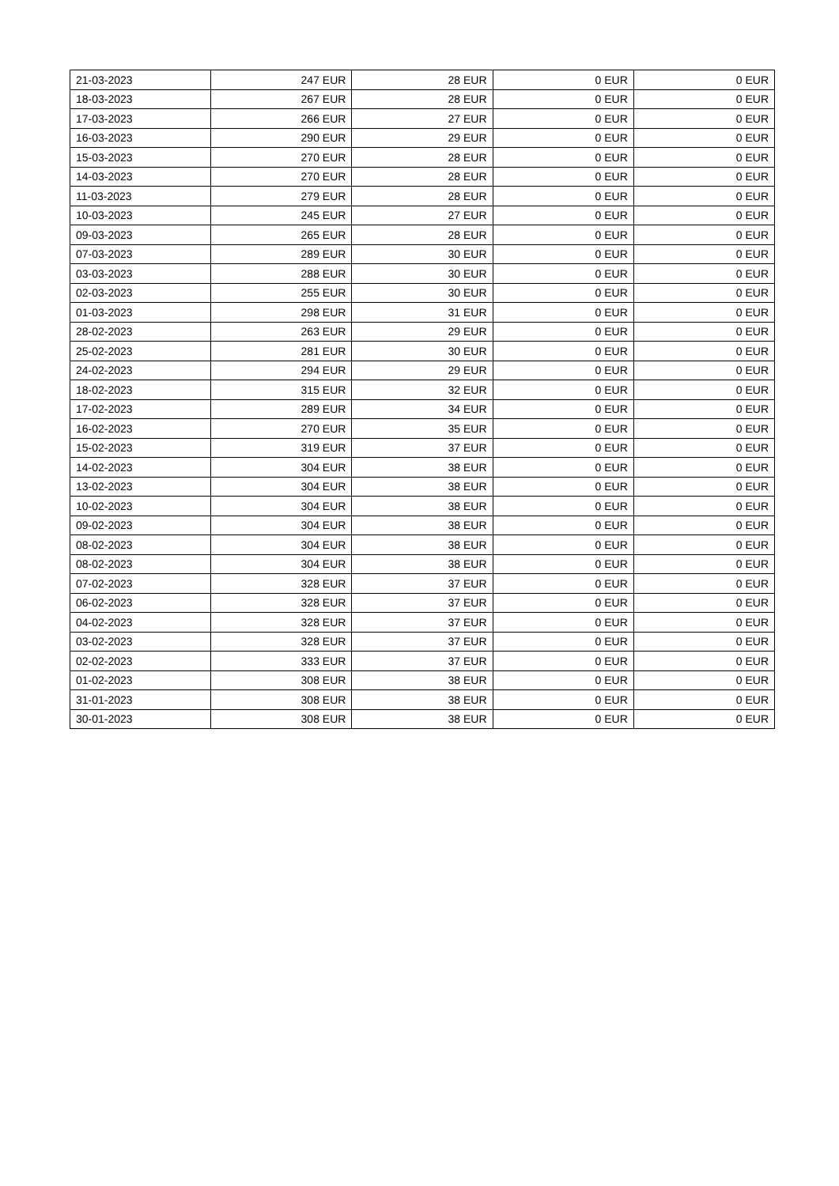| 21-03-2023 | 247 EUR | 28 EUR | 0 EUR | 0 EUR |
| 18-03-2023 | 267 EUR | 28 EUR | 0 EUR | 0 EUR |
| 17-03-2023 | 266 EUR | 27 EUR | 0 EUR | 0 EUR |
| 16-03-2023 | 290 EUR | 29 EUR | 0 EUR | 0 EUR |
| 15-03-2023 | 270 EUR | 28 EUR | 0 EUR | 0 EUR |
| 14-03-2023 | 270 EUR | 28 EUR | 0 EUR | 0 EUR |
| 11-03-2023 | 279 EUR | 28 EUR | 0 EUR | 0 EUR |
| 10-03-2023 | 245 EUR | 27 EUR | 0 EUR | 0 EUR |
| 09-03-2023 | 265 EUR | 28 EUR | 0 EUR | 0 EUR |
| 07-03-2023 | 289 EUR | 30 EUR | 0 EUR | 0 EUR |
| 03-03-2023 | 288 EUR | 30 EUR | 0 EUR | 0 EUR |
| 02-03-2023 | 255 EUR | 30 EUR | 0 EUR | 0 EUR |
| 01-03-2023 | 298 EUR | 31 EUR | 0 EUR | 0 EUR |
| 28-02-2023 | 263 EUR | 29 EUR | 0 EUR | 0 EUR |
| 25-02-2023 | 281 EUR | 30 EUR | 0 EUR | 0 EUR |
| 24-02-2023 | 294 EUR | 29 EUR | 0 EUR | 0 EUR |
| 18-02-2023 | 315 EUR | 32 EUR | 0 EUR | 0 EUR |
| 17-02-2023 | 289 EUR | 34 EUR | 0 EUR | 0 EUR |
| 16-02-2023 | 270 EUR | 35 EUR | 0 EUR | 0 EUR |
| 15-02-2023 | 319 EUR | 37 EUR | 0 EUR | 0 EUR |
| 14-02-2023 | 304 EUR | 38 EUR | 0 EUR | 0 EUR |
| 13-02-2023 | 304 EUR | 38 EUR | 0 EUR | 0 EUR |
| 10-02-2023 | 304 EUR | 38 EUR | 0 EUR | 0 EUR |
| 09-02-2023 | 304 EUR | 38 EUR | 0 EUR | 0 EUR |
| 08-02-2023 | 304 EUR | 38 EUR | 0 EUR | 0 EUR |
| 08-02-2023 | 304 EUR | 38 EUR | 0 EUR | 0 EUR |
| 07-02-2023 | 328 EUR | 37 EUR | 0 EUR | 0 EUR |
| 06-02-2023 | 328 EUR | 37 EUR | 0 EUR | 0 EUR |
| 04-02-2023 | 328 EUR | 37 EUR | 0 EUR | 0 EUR |
| 03-02-2023 | 328 EUR | 37 EUR | 0 EUR | 0 EUR |
| 02-02-2023 | 333 EUR | 37 EUR | 0 EUR | 0 EUR |
| 01-02-2023 | 308 EUR | 38 EUR | 0 EUR | 0 EUR |
| 31-01-2023 | 308 EUR | 38 EUR | 0 EUR | 0 EUR |
| 30-01-2023 | 308 EUR | 38 EUR | 0 EUR | 0 EUR |